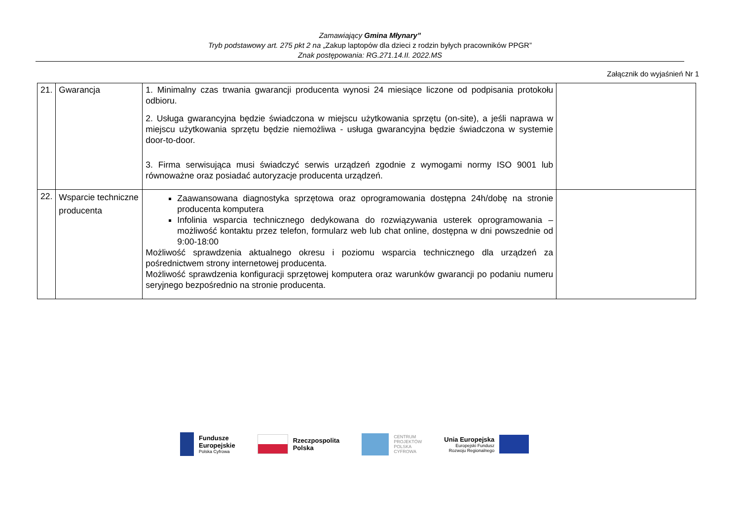Zamawiający Gmina Młynary”
Tryb podstawowy art. 275 pkt 2 na „Zakup laptopów dla dzieci z rodzin byłych pracowników PPGR”
Znak postępowania: RG.271.14.II. 2022.MS
Załącznik do wyjaśnień Nr 1
| 21. | Gwarancja | 1. Minimalny czas trwania gwarancji producenta wynosi 24 miesiące liczone od podpisania protokołu odbioru. 2. Usługa gwarancyjna będzie świadczona w miejscu użytkowania sprzętu (on-site), a jeśli naprawa w miejscu użytkowania sprzętu będzie niemożliwa - usługa gwarancyjna będzie świadczona w systemie door-to-door. 3. Firma serwisująca musi świadczyć serwis urządzeń zgodnie z wymogami normy ISO 9001 lub równoważne oraz posiadać autoryzacje producenta urządzeń. | |
| 22. | Wsparcie techniczne producenta | Zaawansowana diagnostyka sprzętowa oraz oprogramowania dostępna 24h/dobę na stronie producenta komputera Infolinia wsparcia technicznego dedykowana do rozwiązywania usterek oprogramowania – możliwość kontaktu przez telefon, formularz web lub chat online, dostępna w dni powszednie od 9:00-18:00 Możliwość sprawdzenia aktualnego okresu i poziomu wsparcia technicznego dla urządzeń za pośrednictwem strony internetowej producenta. Możliwość sprawdzenia konfiguracji sprzętowej komputera oraz warunków gwarancji po podaniu numeru seryjnego bezpośrednio na stronie producenta. | |
Fundusze
Europejskie
Polska Cyfrowa
Rzeczpospolita
Polska
CENTRUM
PROJEKTÓW
POLSKA
CYFROWA
Unia Europejska
Europejski Fundusz
Rozwoju Regionalnego